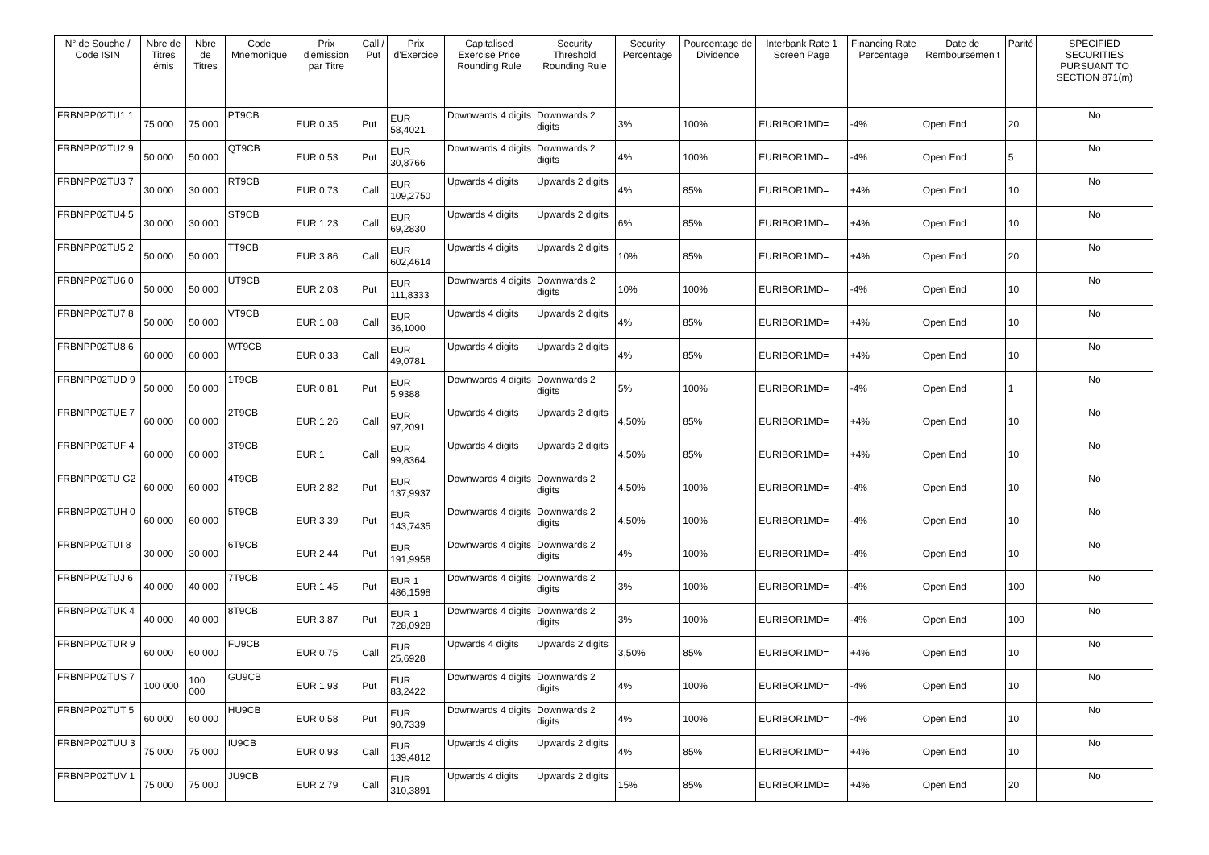| N° de Souche / Code ISIN | Nbre de Titres émis | Nbre de Titres | Code Mnemonique | Prix d'émission par Titre | Call / Put | Prix d'Exercice | Capitalised Exercise Price Rounding Rule | Security Threshold Rounding Rule | Security Percentage | Pourcentage de Dividende | Interbank Rate 1 Screen Page | Financing Rate Percentage | Date de Remboursemen t | Parité | SPECIFIED SECURITIES PURSUANT TO SECTION 871(m) |
| --- | --- | --- | --- | --- | --- | --- | --- | --- | --- | --- | --- | --- | --- | --- | --- |
| FRBNPP02TU1 1 | 75 000 | 75 000 | PT9CB | EUR 0,35 | Put | EUR 58,4021 | Downwards 4 digits | Downwards 2 digits | 3% | 100% | EURIBOR1MD= | -4% | Open End | 20 | No |
| FRBNPP02TU2 9 | 50 000 | 50 000 | QT9CB | EUR 0,53 | Put | EUR 30,8766 | Downwards 4 digits | Downwards 2 digits | 4% | 100% | EURIBOR1MD= | -4% | Open End | 5 | No |
| FRBNPP02TU3 7 | 30 000 | 30 000 | RT9CB | EUR 0,73 | Call | EUR 109,2750 | Upwards 4 digits | Upwards 2 digits | 4% | 85% | EURIBOR1MD= | +4% | Open End | 10 | No |
| FRBNPP02TU4 5 | 30 000 | 30 000 | ST9CB | EUR 1,23 | Call | EUR 69,2830 | Upwards 4 digits | Upwards 2 digits | 6% | 85% | EURIBOR1MD= | +4% | Open End | 10 | No |
| FRBNPP02TU5 2 | 50 000 | 50 000 | TT9CB | EUR 3,86 | Call | EUR 602,4614 | Upwards 4 digits | Upwards 2 digits | 10% | 85% | EURIBOR1MD= | +4% | Open End | 20 | No |
| FRBNPP02TU6 0 | 50 000 | 50 000 | UT9CB | EUR 2,03 | Put | EUR 111,8333 | Downwards 4 digits | Downwards 2 digits | 10% | 100% | EURIBOR1MD= | -4% | Open End | 10 | No |
| FRBNPP02TU7 8 | 50 000 | 50 000 | VT9CB | EUR 1,08 | Call | EUR 36,1000 | Upwards 4 digits | Upwards 2 digits | 4% | 85% | EURIBOR1MD= | +4% | Open End | 10 | No |
| FRBNPP02TU8 6 | 60 000 | 60 000 | WT9CB | EUR 0,33 | Call | EUR 49,0781 | Upwards 4 digits | Upwards 2 digits | 4% | 85% | EURIBOR1MD= | +4% | Open End | 10 | No |
| FRBNPP02TUD 9 | 50 000 | 50 000 | 1T9CB | EUR 0,81 | Put | EUR 5,9388 | Downwards 4 digits | Downwards 2 digits | 5% | 100% | EURIBOR1MD= | -4% | Open End | 1 | No |
| FRBNPP02TUE 7 | 60 000 | 60 000 | 2T9CB | EUR 1,26 | Call | EUR 97,2091 | Upwards 4 digits | Upwards 2 digits | 4,50% | 85% | EURIBOR1MD= | +4% | Open End | 10 | No |
| FRBNPP02TUF 4 | 60 000 | 60 000 | 3T9CB | EUR 1 | Call | EUR 99,8364 | Upwards 4 digits | Upwards 2 digits | 4,50% | 85% | EURIBOR1MD= | +4% | Open End | 10 | No |
| FRBNPP02TU G2 | 60 000 | 60 000 | 4T9CB | EUR 2,82 | Put | EUR 137,9937 | Downwards 4 digits | Downwards 2 digits | 4,50% | 100% | EURIBOR1MD= | -4% | Open End | 10 | No |
| FRBNPP02TUH 0 | 60 000 | 60 000 | 5T9CB | EUR 3,39 | Put | EUR 143,7435 | Downwards 4 digits | Downwards 2 digits | 4,50% | 100% | EURIBOR1MD= | -4% | Open End | 10 | No |
| FRBNPP02TUI 8 | 30 000 | 30 000 | 6T9CB | EUR 2,44 | Put | EUR 191,9958 | Downwards 4 digits | Downwards 2 digits | 4% | 100% | EURIBOR1MD= | -4% | Open End | 10 | No |
| FRBNPP02TUJ 6 | 40 000 | 40 000 | 7T9CB | EUR 1,45 | Put | EUR 1 486,1598 | Downwards 4 digits | Downwards 2 digits | 3% | 100% | EURIBOR1MD= | -4% | Open End | 100 | No |
| FRBNPP02TUK 4 | 40 000 | 40 000 | 8T9CB | EUR 3,87 | Put | EUR 1 728,0928 | Downwards 4 digits | Downwards 2 digits | 3% | 100% | EURIBOR1MD= | -4% | Open End | 100 | No |
| FRBNPP02TUR 9 | 60 000 | 60 000 | FU9CB | EUR 0,75 | Call | EUR 25,6928 | Upwards 4 digits | Upwards 2 digits | 3,50% | 85% | EURIBOR1MD= | +4% | Open End | 10 | No |
| FRBNPP02TUS 7 | 100 000 | 100 000 | GU9CB | EUR 1,93 | Put | EUR 83,2422 | Downwards 4 digits | Downwards 2 digits | 4% | 100% | EURIBOR1MD= | -4% | Open End | 10 | No |
| FRBNPP02TUT 5 | 60 000 | 60 000 | HU9CB | EUR 0,58 | Put | EUR 90,7339 | Downwards 4 digits | Downwards 2 digits | 4% | 100% | EURIBOR1MD= | -4% | Open End | 10 | No |
| FRBNPP02TUU 3 | 75 000 | 75 000 | IU9CB | EUR 0,93 | Call | EUR 139,4812 | Upwards 4 digits | Upwards 2 digits | 4% | 85% | EURIBOR1MD= | +4% | Open End | 10 | No |
| FRBNPP02TUV 1 | 75 000 | 75 000 | JU9CB | EUR 2,79 | Call | EUR 310,3891 | Upwards 4 digits | Upwards 2 digits | 15% | 85% | EURIBOR1MD= | +4% | Open End | 20 | No |